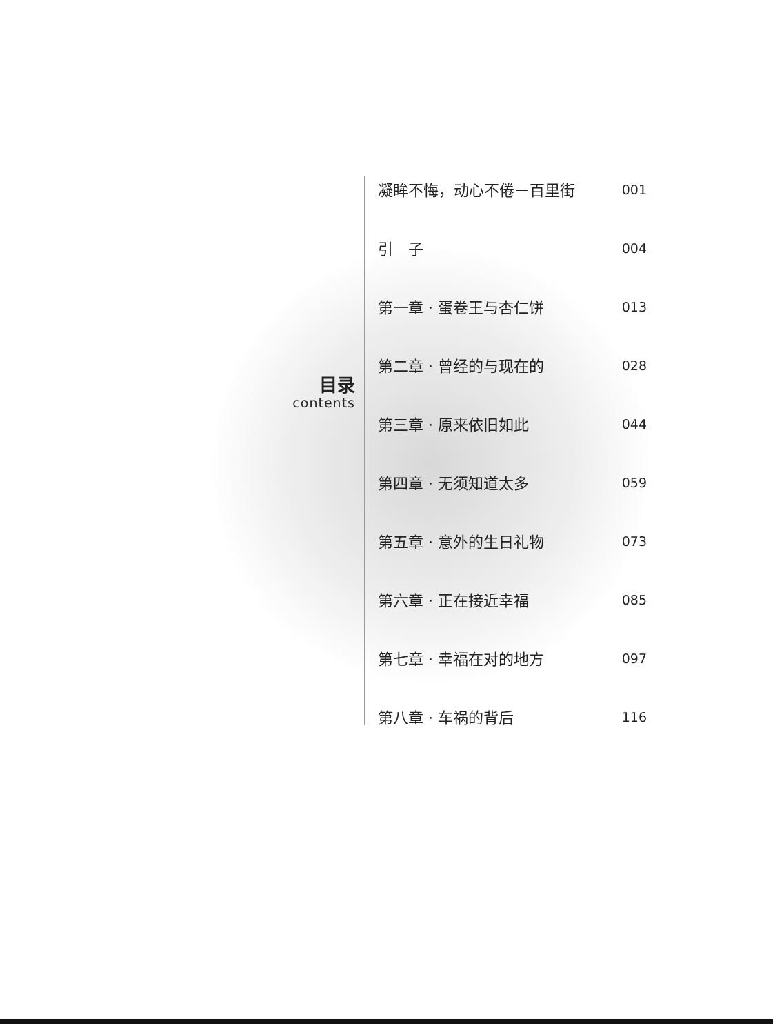目录
contents
凝眸不悔，动心不倦－百里街 001
引　子 004
第一章 · 蛋卷王与杏仁饼 013
第二章 · 曾经的与现在的 028
第三章 · 原来依旧如此 044
第四章 · 无须知道太多 059
第五章 · 意外的生日礼物 073
第六章 · 正在接近幸福 085
第七章 · 幸福在对的地方 097
第八章 · 车祸的背后 116